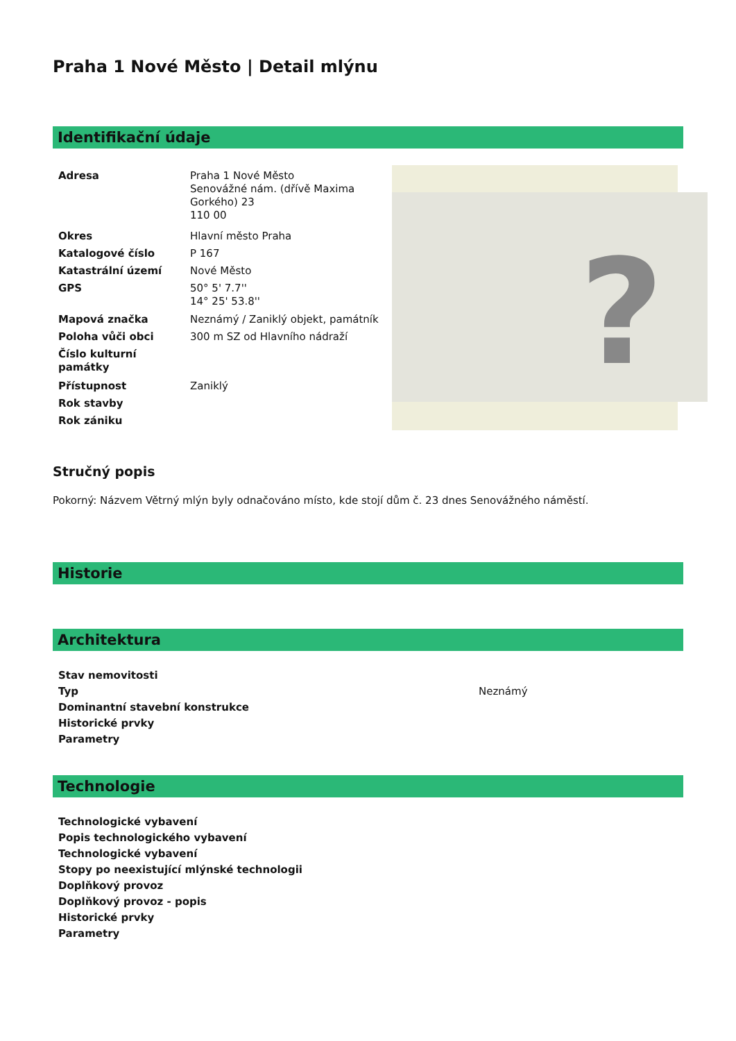Praha 1 Nové Město | Detail mlýnu
Identifikační údaje
| Adresa | Praha 1 Nové Město Senovážné nám. (dřívě Maxima Gorkého) 23 110 00 |
| Okres | Hlavní město Praha |
| Katalogové číslo | P 167 |
| Katastrální území | Nové Město |
| GPS | 50° 5' 7.7'' 14° 25' 53.8'' |
| Mapová značka | Neznámý / Zaniklý objekt, památník |
| Poloha vůči obci | 300 m SZ od Hlavního nádraží |
| Číslo kulturní památky | |
| Přístupnost | Zaniklý |
| Rok stavby | |
| Rok zániku | |
?
Stručný popis
Pokorný: Názvem Větrný mlýn byly odnačováno místo, kde stojí dům č. 23 dnes Senovážného náměstí.
Historie
Architektura
| Stav nemovitosti | |
| Typ | Neznámý |
| Dominantní stavební konstrukce | |
| Historické prvky | |
| Parametry | |
Technologie
| Technologické vybavení |
| Popis technologického vybavení |
| Technologické vybavení |
| Stopy po neexistující mlýnské technologii |
| Doplňkový provoz |
| Doplňkový provoz - popis |
| Historické prvky |
| Parametry |